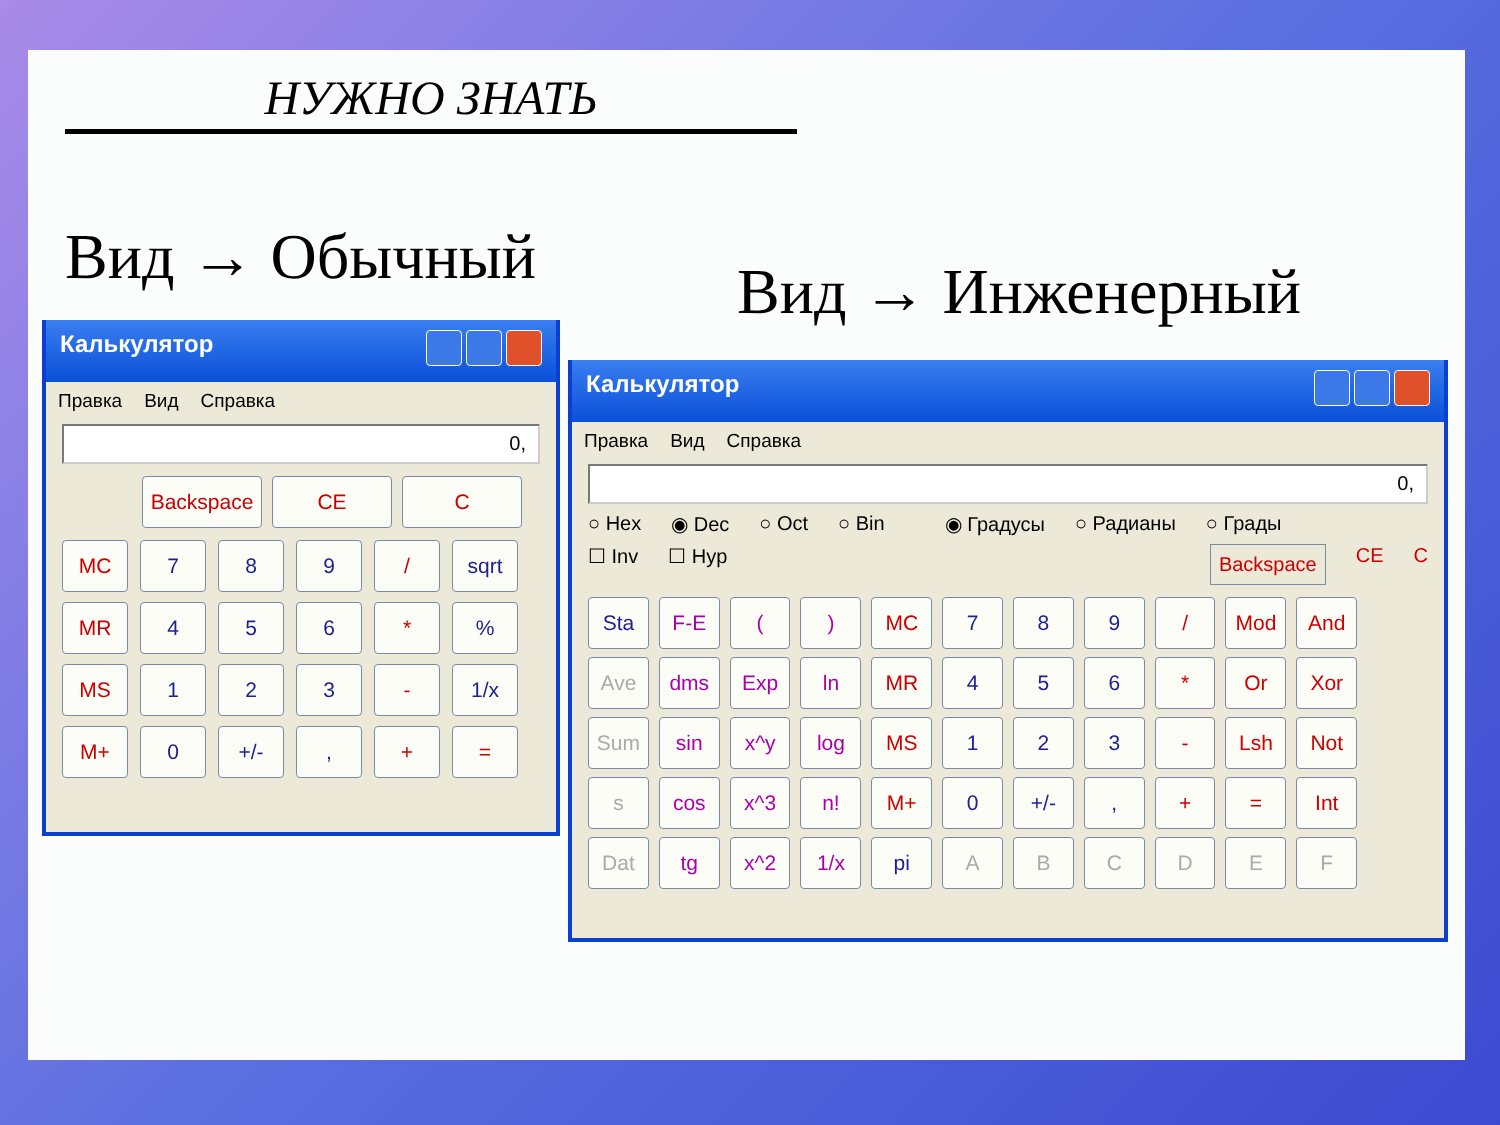НУЖНО ЗНАТЬ
Вид → Обычный Вид → Инженерный
Калькулятор
Правка Вид Справка
0,
Backspace
CE
C
MC
7
8
9
/
sqrt
MR
4
5
6
*
%
MS
1
2
3
-
1/x
M+
0
+/-
,
+
=
Калькулятор
Правка Вид Справка
0,
○ Hex ◉ Dec ○ Oct ○ Bin ◉ Градусы ○ Радианы ○ Грады
☐ Inv ☐ Hyp Backspace CE C
Sta
F-E
(
)
MC
7
8
9
/
Mod
And
Ave
dms
Exp
ln
MR
4
5
6
*
Or
Xor
Sum
sin
x^y
log
MS
1
2
3
-
Lsh
Not
s
cos
x^3
n!
M+
0
+/-
,
+
=
Int
Dat
tg
x^2
1/x
pi
A
B
C
D
E
F